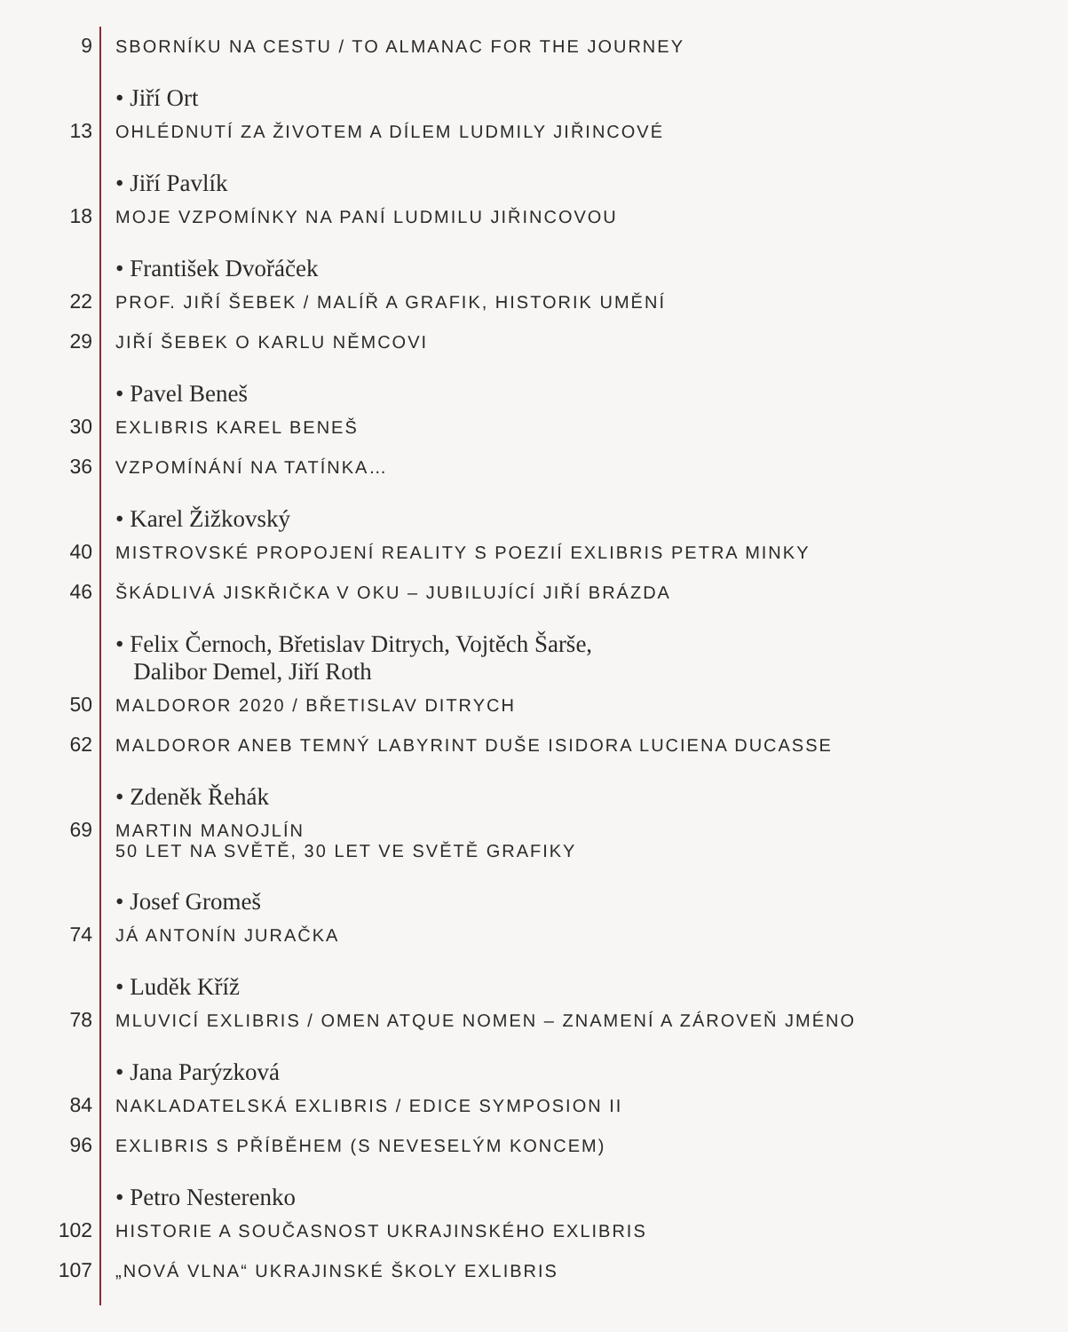9 SBORNÍKU NA CESTU / TO ALMANAC FOR THE JOURNEY
• Jiří Ort
13 OHLÉDNUTÍ ZA ŽIVOTEM A DÍLEM LUDMILY JIŘINCOVÉ
• Jiří Pavlík
18 MOJE VZPOMÍNKY NA PANÍ LUDMILU JIŘINCOVOU
• František Dvořáček
22 PROF. JIŘÍ ŠEBEK / MALÍŘ A GRAFIK, HISTORIK UMĚNÍ
29 JIŘÍ ŠEBEK O KARLU NĚMCOVI
• Pavel Beneš
30 EXLIBRIS KAREL BENEŠ
36 VZPOMÍNÁNÍ NA TATÍNKA…
• Karel Žižkovský
40 MISTROVSKÉ PROPOJENÍ REALITY S POEZIÍ EXLIBRIS PETRA MINKY
46 ŠKÁDLIVÁ JISKŘIČKA V OKU – JUBILUJÍCÍ JIŘÍ BRÁZDA
• Felix Černoch, Břetislav Ditrych, Vojtěch Šarše,
Dalibor Demel, Jiří Roth
50 MALDOROR 2020 / BŘETISLAV DITRYCH
62 MALDOROR ANEB TEMNÝ LABYRINT DUŠE ISIDORA LUCIENA DUCASSE
• Zdeněk Řehák
69 MARTIN MANOJLÍN
50 LET NA SVĚTĚ, 30 LET VE SVĚTĚ GRAFIKY
• Josef Gromeš
74 JÁ ANTONÍN JURAČKA
• Luděk Kříž
78 MLUVICÍ EXLIBRIS / OMEN ATQUE NOMEN – ZNAMENÍ A ZÁROVEŇ JMÉNO
• Jana Parýzková
84 NAKLADATELSKÁ EXLIBRIS / EDICE SYMPOSION II
96 EXLIBRIS S PŘÍBĚHEM (S NEVESELÝM KONCEM)
• Petro Nesterenko
102 HISTORIE A SOUČASNOST UKRAJINSKÉHO EXLIBRIS
107 „NOVÁ VLNA“ UKRAJINSKÉ ŠKOLY EXLIBRIS